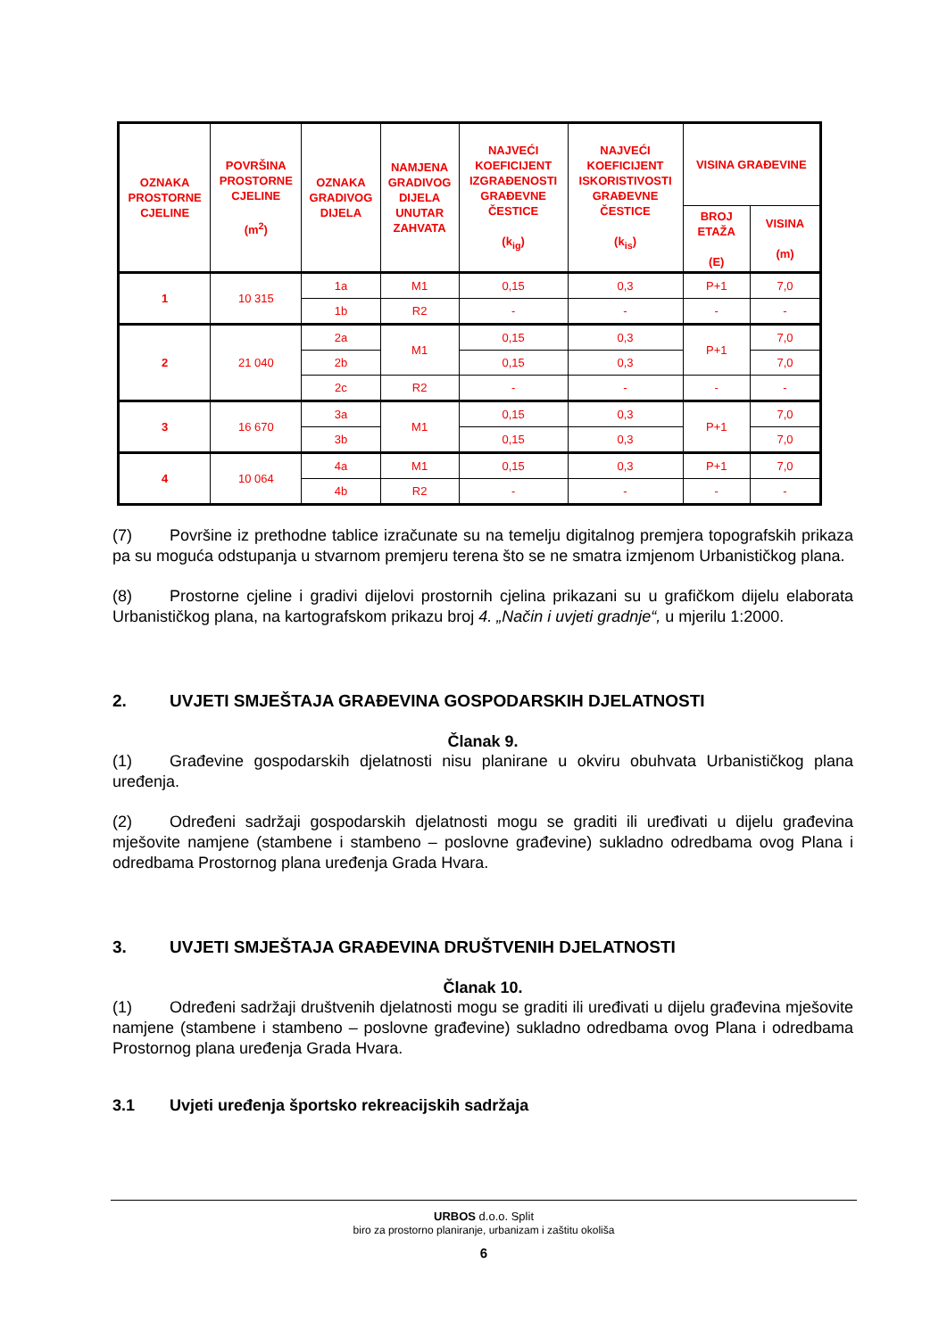| OZNAKA PROSTORNE CJELINE | POVRŠINA PROSTORNE CJELINE (m<sup>2</sup>) | OZNAKA GRADIVOG DIJELA | NAMJENA GRADIVOG DIJELA UNUTAR ZAHVATA | NAJVEĆI KOEFICIJENT IZGRAĐENOSTI GRAĐEVNE ČESTICE (k<sub>ig</sub>) | NAJVEĆI KOEFICIJENT ISKORISTIVOSTI GRAĐEVNE ČESTICE (k<sub>is</sub>) | VISINA GRAĐEVINE | |
| --- | --- | --- | --- | --- | --- | --- | --- |
| | | | | | | BROJ ETAŽA (E) | VISINA (m) |
| 1 | 10 315 | 1a | M1 | 0,15 | 0,3 | P+1 | 7,0 |
| | | 1b | R2 | - | - | - | - |
| 2 | 21 040 | 2a | M1 | 0,15 | 0,3 | P+1 | 7,0 |
| | | 2b | | 0,15 | 0,3 | | 7,0 |
| | | 2c | R2 | - | - | - | - |
| 3 | 16 670 | 3a | M1 | 0,15 | 0,3 | P+1 | 7,0 |
| | | 3b | | 0,15 | 0,3 | | 7,0 |
| 4 | 10 064 | 4a | M1 | 0,15 | 0,3 | P+1 | 7,0 |
| | | 4b | R2 | - | - | - | - |
(7) Površine iz prethodne tablice izračunate su na temelju digitalnog premjera topografskih prikaza pa su moguća odstupanja u stvarnom premjeru terena što se ne smatra izmjenom Urbanističkog plana.
(8) Prostorne cjeline i gradivi dijelovi prostornih cjelina prikazani su u grafičkom dijelu elaborata Urbanističkog plana, na kartografskom prikazu broj 4. „Način i uvjeti gradnje“, u mjerilu 1:2000.
2. UVJETI SMJEŠTAJA GRAĐEVINA GOSPODARSKIH DJELATNOSTI
Članak 9.
(1) Građevine gospodarskih djelatnosti nisu planirane u okviru obuhvata Urbanističkog plana uređenja.
(2) Određeni sadržaji gospodarskih djelatnosti mogu se graditi ili uređivati u dijelu građevina mješovite namjene (stambene i stambeno – poslovne građevine) sukladno odredbama ovog Plana i odredbama Prostornog plana uređenja Grada Hvara.
3. UVJETI SMJEŠTAJA GRAĐEVINA DRUŠTVENIH DJELATNOSTI
Članak 10.
(1) Određeni sadržaji društvenih djelatnosti mogu se graditi ili uređivati u dijelu građevina mješovite namjene (stambene i stambeno – poslovne građevine) sukladno odredbama ovog Plana i odredbama Prostornog plana uređenja Grada Hvara.
3.1 Uvjeti uređenja športsko rekreacijskih sadržaja
URBOS d.o.o. Split
biro za prostorno planiranje, urbanizam i zaštitu okoliša
6